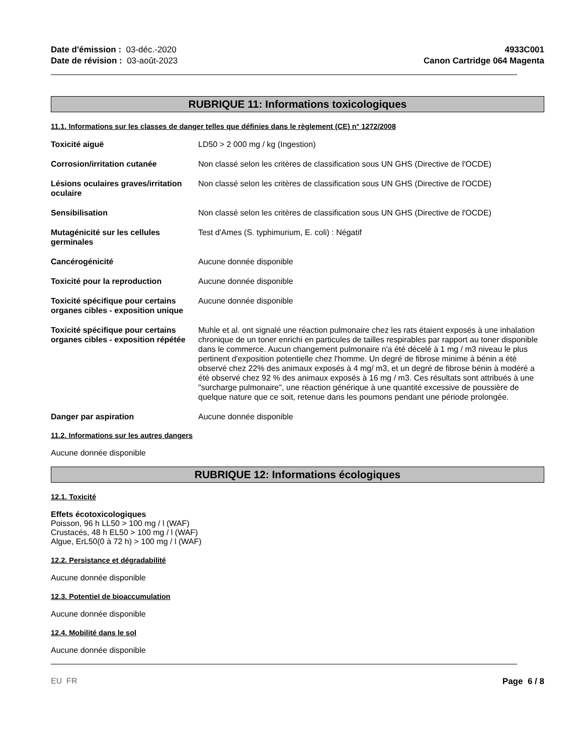Date d'émission : 03-déc.-2020
Date de révision : 03-août-2023
4933C001
Canon Cartridge 064 Magenta
RUBRIQUE 11: Informations toxicologiques
11.1. Informations sur les classes de danger telles que définies dans le règlement (CE) n° 1272/2008
| Toxicité aiguë | LD50 > 2 000 mg / kg (Ingestion) |
| Corrosion/irritation cutanée | Non classé selon les critères de classification sous UN GHS (Directive de l'OCDE) |
| Lésions oculaires graves/irritation oculaire | Non classé selon les critères de classification sous UN GHS (Directive de l'OCDE) |
| Sensibilisation | Non classé selon les critères de classification sous UN GHS (Directive de l'OCDE) |
| Mutagénicité sur les cellules germinales | Test d'Ames (S. typhimurium, E. coli) : Négatif |
| Cancérogénicité | Aucune donnée disponible |
| Toxicité pour la reproduction | Aucune donnée disponible |
| Toxicité spécifique pour certains organes cibles - exposition unique | Aucune donnée disponible |
| Toxicité spécifique pour certains organes cibles - exposition répétée | Muhle et al. ont signalé une réaction pulmonaire chez les rats étaient exposés à une inhalation chronique de un toner enrichi en particules de tailles respirables par rapport au toner disponible dans le commerce. Aucun changement pulmonaire n'a été décelé à 1 mg / m3 niveau le plus pertinent d'exposition potentielle chez l'homme. Un degré de fibrose minime à bénin a été observé chez 22% des animaux exposés à 4 mg/ m3, et un degré de fibrose bénin à modéré a été observé chez 92 % des animaux exposés à 16 mg / m3. Ces résultats sont attribués à une "surcharge pulmonaire", une réaction générique à une quantité excessive de poussière de quelque nature que ce soit, retenue dans les poumons pendant une période prolongée. |
| Danger par aspiration | Aucune donnée disponible |
11.2. Informations sur les autres dangers
Aucune donnée disponible
RUBRIQUE 12: Informations écologiques
12.1. Toxicité
Effets écotoxicologiques
Poisson, 96 h LL50 > 100 mg / l (WAF)
Crustacés, 48 h EL50 > 100 mg / l (WAF)
Algue, ErL50(0 à 72 h) > 100 mg / l (WAF)
12.2. Persistance et dégradabilité
Aucune donnée disponible
12.3. Potentiel de bioaccumulation
Aucune donnée disponible
12.4. Mobilité dans le sol
Aucune donnée disponible
EU FR Page 6 / 8